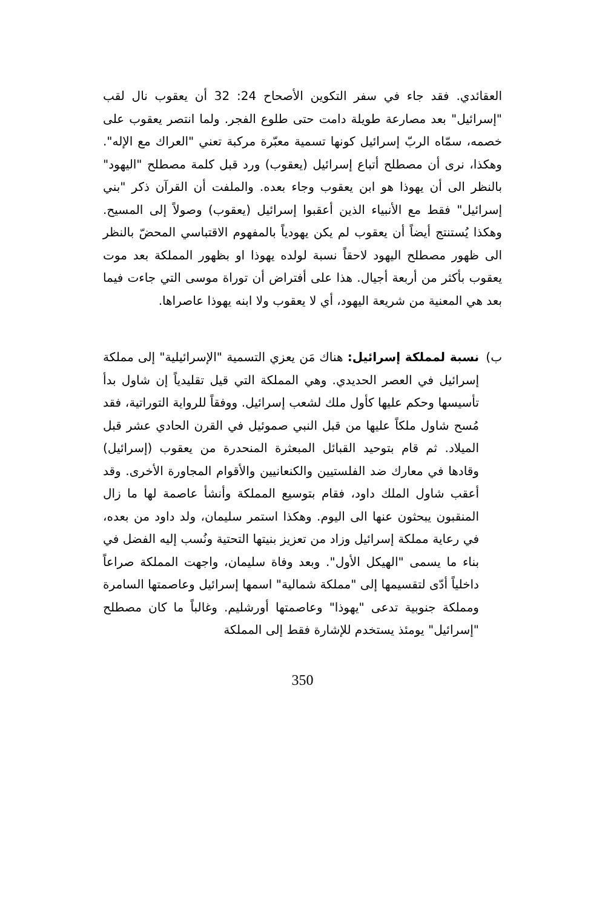العقائدي. فقد جاء في سفر التكوين الأصحاح 24: 32 أن يعقوب نال لقب "إسرائيل" بعد مصارعة طويلة دامت حتى طلوع الفجر. ولما انتصر يعقوب على خصمه، سمّاه الربّ إسرائيل كونها تسمية معبّرة مركبة تعني "العراك مع الإله". وهكذا، نرى أن مصطلح أتباع إسرائيل (يعقوب) ورد قبل كلمة مصطلح "اليهود" بالنظر الى أن يهوذا هو ابن يعقوب وجاء بعده. والملفت أن القرآن ذكر "بني إسرائيل" فقط مع الأنبياء الذين أعقبوا إسرائيل (يعقوب) وصولاً إلى المسيح. وهكذا يُستنتج أيضاً أن يعقوب لم يكن يهودياً بالمفهوم الاقتباسي المحضّ بالنظر الى ظهور مصطلح اليهود لاحقاً نسبة لولده يهوذا او بظهور المملكة بعد موت يعقوب بأكثر من أربعة أجيال. هذا على أفتراض أن توراة موسى التي جاءت فيما بعد هي المعنية من شريعة اليهود، أي لا يعقوب ولا ابنه يهوذا عاصراها.
ب) نسبة لمملكة إسرائيل: هناك مَن يعزي التسمية "الإسرائيلية" إلى مملكة إسرائيل في العصر الحديدي. وهي المملكة التي قيل تقليدياً إن شاول بدأ تأسيسها وحكم عليها كأول ملك لشعب إسرائيل. ووفقاً للرواية التوراتية، فقد مُسح شاول ملكاً عليها من قبل النبي صموئيل في القرن الحادي عشر قبل الميلاد. ثم قام بتوحيد القبائل المبعثرة المنحدرة من يعقوب (إسرائيل) وقادها في معارك ضد الفلستيين والكنعانيين والأقوام المجاورة الأخرى. وقد أعقب شاول الملك داود، فقام بتوسيع المملكة وأنشأ عاصمة لها ما زال المنقبون يبحثون عنها الى اليوم. وهكذا استمر سليمان، ولد داود من بعده، في رعاية مملكة إسرائيل وزاد من تعزيز بنيتها التحتية ونُسب إليه الفضل في بناء ما يسمى "الهيكل الأول". وبعد وفاة سليمان، واجهت المملكة صراعاً داخلياً أدّى لتقسيمها إلى "مملكة شمالية" اسمها إسرائيل وعاصمتها السامرة ومملكة جنوبية تدعى "يهوذا" وعاصمتها أورشليم. وغالباً ما كان مصطلح "إسرائيل" يومئذ يستخدم للإشارة فقط إلى المملكة
350